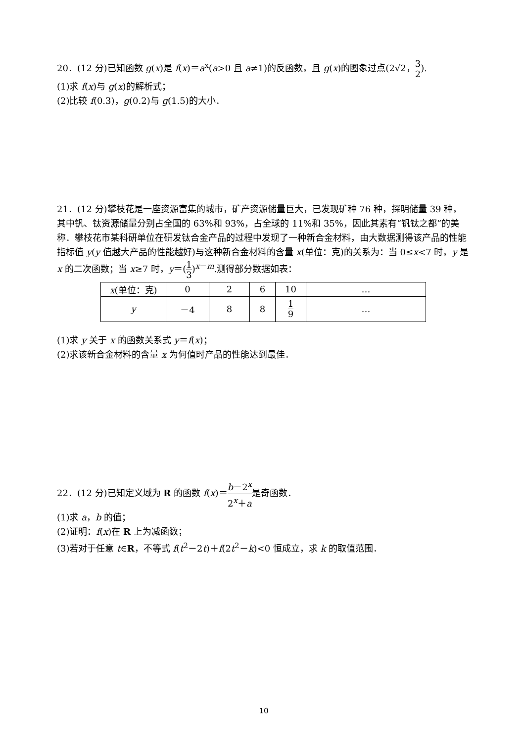20．(12 分)已知函数 g(x)是 f(x)＝a<sup>x</sup>(a>0 且 a≠1)的反函数，且 g(x)的图象过点(2√2，3 2).
(1)求 f(x)与 g(x)的解析式；
(2)比较 f(0.3)，g(0.2)与 g(1.5)的大小．
21．(12 分)攀枝花是一座资源富集的城市，矿产资源储量巨大，已发现矿种 76 种，探明储量 39 种，其中钒、钛资源储量分别占全国的 63%和 93%，占全球的 11%和 35%，因此其素有“钒钛之都”的美称．攀枝花市某科研单位在研发钛合金产品的过程中发现了一种新合金材料，由大数据测得该产品的性能指标值 y(y 值越大产品的性能越好)与这种新合金材料的含量 x(单位：克)的关系为：当 0≤x<7 时，y 是 x 的二次函数；当 x≥7 时，y＝(1 3)<sup>x－m</sup>.测得部分数据如表：
| x (单位：克) | 0 | 2 | 6 | 10 | … |
| y | －4 | 8 | 8 | 1 9 | … |
(1)求 y 关于 x 的函数关系式 y＝f(x)；
(2)求该新合金材料的含量 x 为何值时产品的性能达到最佳．
22．(12 分)已知定义域为 R 的函数 f(x)＝b－2<sup>x</sup> 2<sup>x</sup>＋a是奇函数．
(1)求 a，b 的值；
(2)证明：f(x)在 R 上为减函数；
(3)若对于任意 t∈R，不等式 f(t<sup>2</sup>－2t)＋f(2t<sup>2</sup>－k)<0 恒成立，求 k 的取值范围．
10